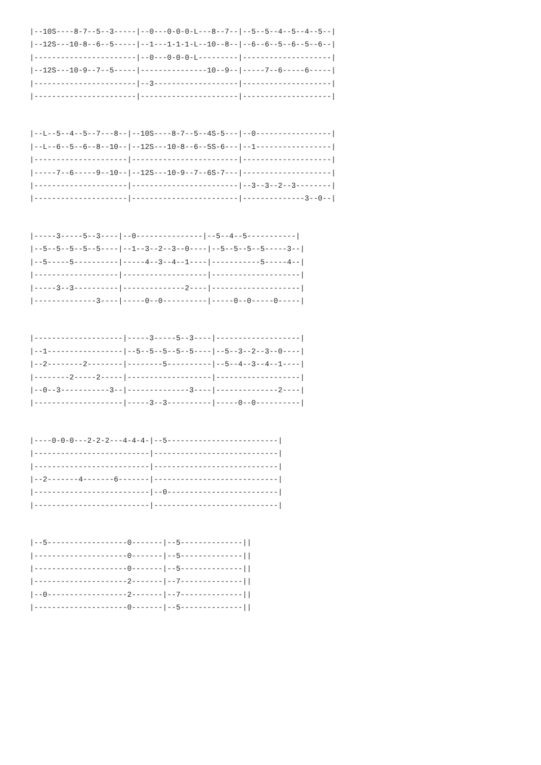|--10S----8-7--5--3-----|--0---0-0-0-L---8--7--|--5--5--4--5--4--5--|
|--12S---10-8--6--5-----|--1---1-1-1-L--10--8--|--6--6--5--6--5--6--|
|-----------------------|--0---0-0-0-L---------|--------------------|
|--12S---10-9--7--5-----|---------------10--9--|-----7--6-----6-----|
|-----------------------|--3-------------------|--------------------|
|-----------------------|----------------------|--------------------|
|--L--5--4--5--7---8--|--10S----8-7--5--4S-5---|--0-----------------|
|--L--6--5--6--8--10--|--12S---10-8--6--5S-6---|--1-----------------|
|---------------------|------------------------|--------------------|
|-----7--6-----9--10--|--12S---10-9--7--6S-7---|--------------------|
|---------------------|------------------------|--3--3--2--3--------|
|---------------------|------------------------|--------------3--0--|
|-----3-----5--3----|--0---------------|--5--4--5-----------|
|--5--5--5--5--5----|--1--3--2--3--0----|--5--5--5--5-----3--|
|--5-----5----------|-----4--3--4--1----|-----------5-----4--|
|-------------------|-------------------|--------------------|
|-----3--3----------|--------------2----|--------------------|
|--------------3----|-----0--0----------|-----0--0-----0-----|
|--------------------|-----3-----5--3----|-------------------|
|--1-----------------|--5--5--5--5--5----|--5--3--2--3--0----|
|--2--------2--------|--------5----------|--5--4--3--4--1----|
|--------2-----2-----|-------------------|-------------------|
|--0--3-----------3--|--------------3----|--------------2----|
|--------------------|-----3--3----------|-----0--0----------|
|----0-0-0---2-2-2---4-4-4-|--5-------------------------|
|--------------------------|----------------------------|
|--------------------------|----------------------------|
|--2-------4-------6-------|----------------------------|
|--------------------------|--0-------------------------|
|--------------------------|----------------------------|
|--5------------------0-------|--5--------------||
|---------------------0-------|--5--------------||
|---------------------0-------|--5--------------||
|---------------------2-------|--7--------------||
|--0------------------2-------|--7--------------||
|---------------------0-------|--5--------------||